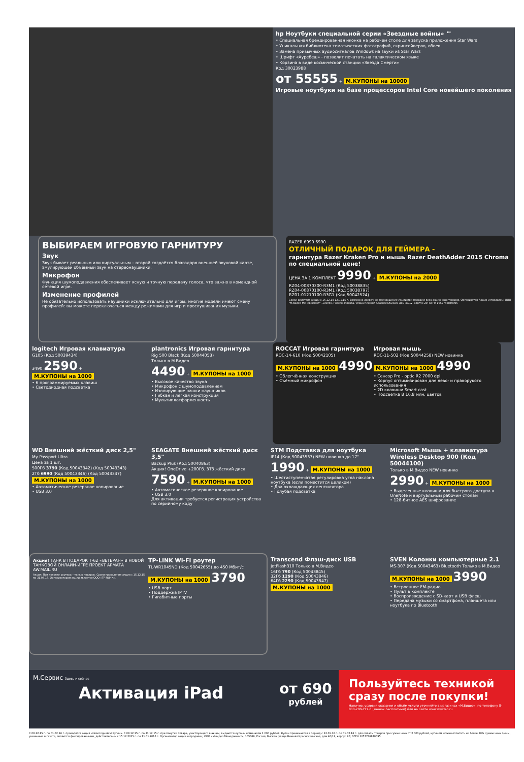hp Ноутбуки специальной серии «Звездные войны» ™
• Специальная брендированная иконка на рабочем столе для запуска приложения Star Wars
• Уникальная библиотека тематических фотографий, скринсейверов, обоев
• Замена привычных аудиосигналов Windows на звуки из Star Wars
• Шрифт «Ауребеш» - позволит печатать на галактическом языке
• Корзина в виде космической станции «Звезда Смерти»
Код 30023988
от 55555 + М.КУПОНЫ на 10000
Игровые ноутбуки на базе процессоров Intel Core новейшего поколения
ВЫБИРАЕМ ИГРОВУЮ ГАРНИТУРУ
Звук
Звук бывает реальным или виртуальным – второй создаётся благодаря внешней звуковой карте, эмулирующей объёмный звук на стереонаушники.
Микрофон
Функция шумоподавления обеспечивает ясную и точную передачу голоса, что важно в командной сетевой игре.
Изменение профилей
Не обязательно использовать наушники исключительно для игры, многие модели имеют смену профилей: вы можете переключаться между режимами для игр и прослушивания музыки.
RAZER 6990 6990
ОТЛИЧНЫЙ ПОДАРОК ДЛЯ ГЕЙМЕРА -
гарнитура Razer Kraken Pro и мышь Razer DeathAdder 2015 Chroma по специальной цене!
ЦЕНА ЗА 1 КОМПЛЕКТ 9990 + М.КУПОНЫ на 2000
RZ04-00870300-R3M1 (Код 50038835)
RZ04-00870100-R3M1 (Код 50038797)
RZ01-01210100-R3G1 (Код 50042524)
Сроки действия Акции с 16.12.14-12.01.15 г. Возможно досрочное прекращение Акции при продаже всех акционных товаров. Организатор Акции и продавец: ООО "М.видео Менеджмент", 105066, Россия, Москва, улица Нижняя Красносельская, дом 40/12, корпус 20; ОГРН 1057746840095
logitech Игровая клавиатура
G105 (Код 50039434)
3490 2590 + М.КУПОНЫ на 1000
• 6 программируемых клавиш
• Светодиодная подсветка
plantronics Игровая гарнитура
Rig 500 Black (Код 50044053)
Только в М.Видео
4490 + М.КУПОНЫ на 1000
• Высокое качество звука
• Микрофон с шумоподавлением
• Изолирующие чашки наушников
• Гибкая и легкая конструкция
• Мультиплатформенность
ROCCAT Игровая гарнитура
ROC-14-610 (Код 50042105)
М.КУПОНЫ на 1000 4990
• Облегчённая конструкция
• Съёмный микрофон
Игровая мышь
ROC-11-502 (Код 50044258) NEW новинка
М.КУПОНЫ на 1000 4990
• Сенсор Pro - optic R2 7000 dpi
• Корпус оптимизирован для лево- и праворукого использования
• 2D клавиши Smart cast
• Подсветка В 16,8 млн. цветов
WD Внешний жёсткий диск 2,5"
My Passport Ultra
Цена за 1 шт.
500Гб 3790 (Код 50043342) (Код 50043343)
2Тб 6990 (Код 50043346) (Код 50043347)
М.КУПОНЫ на 1000
• Автоматическое резервное копирование
• USB 3.0
SEAGATE Внешний жёсткий диск 3,5"
Backup Plus (Код 50040863)
Акция! OneDrive +200Гб. 3Тб жёсткий диск
7590 + М.КУПОНЫ на 1000
• Автоматическое резервное копирование
• USB 3.0
Для активации требуется регистрация устройства по серийному коду
STM Подставка для ноутбука
IP14 (Код 50043537) NEW новинка до 17"
1990 + М.КУПОНЫ на 1000
• Шестиступенчатая регулировка угла наклона ноутбука (если поместится целиком)
• Два охлаждающих вентилятора
• Голубая подсветка
Microsoft Мышь + клавиатура Wireless Desktop 900 (Код 50044100)
Только в М.Видео NEW новинка
2990 + М.КУПОНЫ на 1000
• Выделенные клавиши для быстрого доступа к OneNote и виртуальным рабочим столам
• 128-битное AES шифрование
Акция! ТАНК В ПОДАРОК Т-62 «ВЕТЕРАН» В НОВОЙ ТАНКОВОЙ ОНЛАЙН-ИГРЕ ПРОЕКТ АРМАТА AW.MAIL.RU
Акция: При покупке роутера – танк в подарок. Сроки проведения акции с 15.12.15 по 31.03.16. Организатором акции является ООО «ТР-ЛИНК».
TP-LINK Wi-Fi роутер
TL-WR1045ND (Код 50042655) до 450 Мбит/с
М.КУПОНЫ на 1000 3790
• USB порт
• Поддержка IPTV
• Гигабитные порты
Transcend Флэш-диск USB
JetFlash310 Только в М.Видео
16Гб 790 (Код 50043845)
32Гб 1290 (Код 50043846)
64Гб 2290 (Код 50043847)
М.КУПОНЫ на 1000
SVEN Колонки компьютерные 2.1
MS-307 (Код 50043463) Bluetooth Только в М.Видео
М.КУПОНЫ на 1000 3990
• Встроенное FM-радио
• Пульт в комплекте
• Воспроизведение с SD-карт и USB флеш
• Передача музыки со смартфона, планшета или ноутбука по Bluetooth
М.Сервис Здесь и сейчас
Активация iPad
от 690
рублей
Пользуйтесь техникой сразу после покупки!
Наличие, условия оказания и объём услуги уточняйте в магазинах «М.Видео», по телефону 8-800-200-777-5 (звонок бесплатный) или на сайте www.mvideo.ru
С 08.12.15 г. по 01.02.16 г. проводится акция «Новогодний М.Купон». С 08.12.15 г. по 31.12.15 г. при покупке товара, участвующего в акции, выдаются купоны номиналом 1 000 рублей. Купон принимается в период с 12.01.16 г. по 01.02.16 г. для оплаты товаров при сумме чека от 2 000 рублей, купоном можно оплатить не более 50% суммы чека. Цены, указанные в газете, являются фиксированными, действительны с 15.12.2015 г. по 11.01.2016 г. Организатор акции и продавец: ООО «М.видео Менеджмент», 105066, Россия, Москва, улица Нижняя Красносельская, дом 40/12, корпус 20; ОГРН 1057746840095